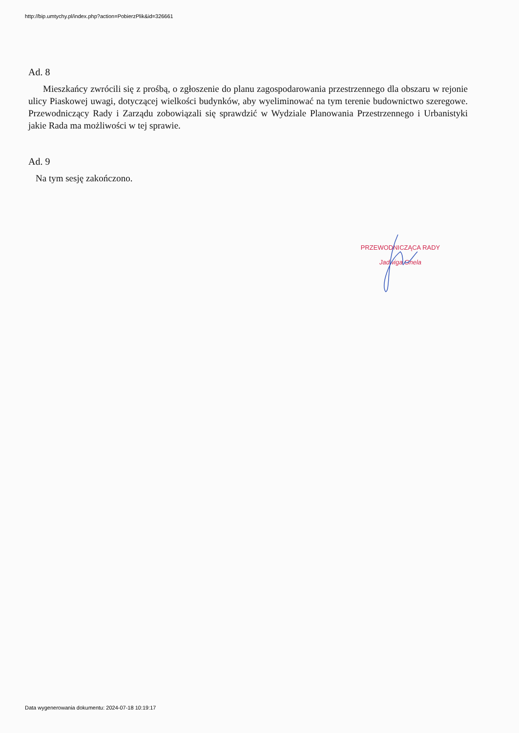http://bip.umtychy.pl/index.php?action=PobierzPlik&id=326661
Ad. 8
Mieszkańcy zwrócili się z prośbą, o zgłoszenie do planu zagospodarowania przestrzennego dla obszaru w rejonie ulicy Piaskowej uwagi, dotyczącej wielkości budynków, aby wyeliminować na tym terenie budownictwo szeregowe. Przewodniczący Rady i Zarządu zobowiązali się sprawdzić w Wydziale Planowania Przestrzennego i Urbanistyki jakie Rada ma możliwości w tej sprawie.
Ad. 9
Na tym sesję zakończono.
PRZEWODNICZĄCA RADY
Jadwiga Gnela
Data wygenerowania dokumentu: 2024-07-18 10:19:17